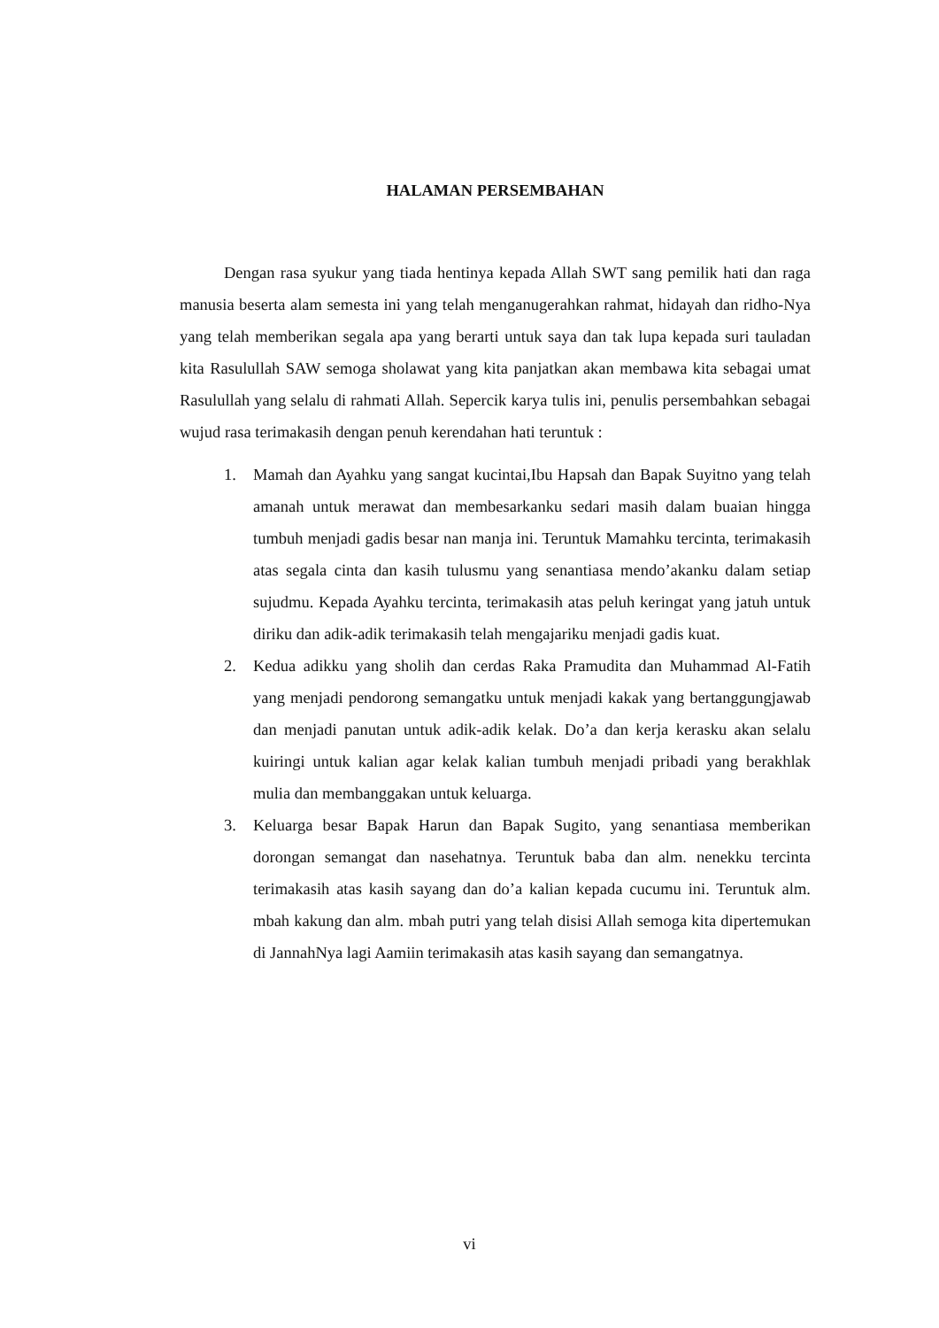HALAMAN PERSEMBAHAN
Dengan rasa syukur yang tiada hentinya kepada Allah SWT sang pemilik hati dan raga manusia beserta alam semesta ini yang telah menganugerahkan rahmat, hidayah dan ridho-Nya yang telah memberikan segala apa yang berarti untuk saya dan tak lupa kepada suri tauladan kita Rasulullah SAW semoga sholawat yang kita panjatkan akan membawa kita sebagai umat Rasulullah yang selalu di rahmati Allah. Sepercik karya tulis ini, penulis persembahkan sebagai wujud rasa terimakasih dengan penuh kerendahan hati teruntuk :
1. Mamah dan Ayahku yang sangat kucintai,Ibu Hapsah dan Bapak Suyitno yang telah amanah untuk merawat dan membesarkanku sedari masih dalam buaian hingga tumbuh menjadi gadis besar nan manja ini. Teruntuk Mamahku tercinta, terimakasih atas segala cinta dan kasih tulusmu yang senantiasa mendo’akanku dalam setiap sujudmu. Kepada Ayahku tercinta, terimakasih atas peluh keringat yang jatuh untuk diriku dan adik-adik terimakasih telah mengajariku menjadi gadis kuat.
2. Kedua adikku yang sholih dan cerdas Raka Pramudita dan Muhammad Al-Fatih yang menjadi pendorong semangatku untuk menjadi kakak yang bertanggungjawab dan menjadi panutan untuk adik-adik kelak. Do’a dan kerja kerasku akan selalu kuiringi untuk kalian agar kelak kalian tumbuh menjadi pribadi yang berakhlak mulia dan membanggakan untuk keluarga.
3. Keluarga besar Bapak Harun dan Bapak Sugito, yang senantiasa memberikan dorongan semangat dan nasehatnya. Teruntuk baba dan alm. nenekku tercinta terimakasih atas kasih sayang dan do’a kalian kepada cucumu ini. Teruntuk alm. mbah kakung dan alm. mbah putri yang telah disisi Allah semoga kita dipertemukan di JannahNya lagi Aamiin terimakasih atas kasih sayang dan semangatnya.
vi